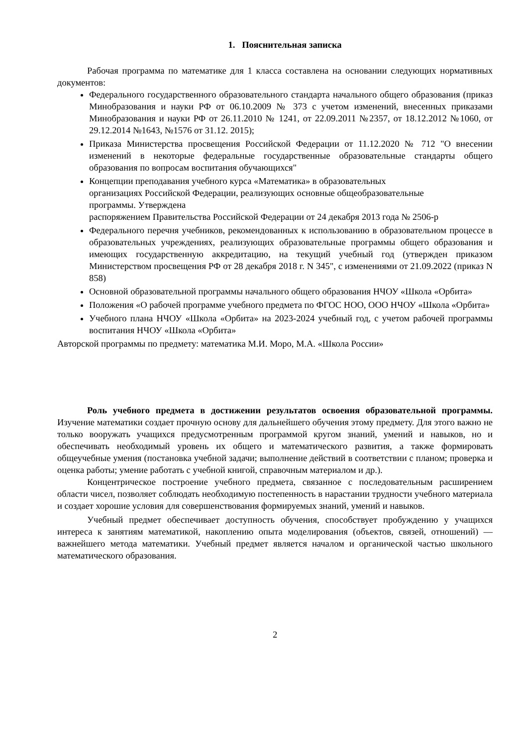1. Пояснительная записка
Рабочая программа по математике для 1 класса составлена на основании следующих нормативных документов:
Федерального государственного образовательного стандарта начального общего образования (приказ Минобразования и науки РФ от 06.10.2009 № 373 с учетом изменений, внесенных приказами Минобразования и науки РФ от 26.11.2010 № 1241, от 22.09.2011 №2357, от 18.12.2012 №1060, от 29.12.2014 №1643, №1576 от 31.12. 2015);
Приказа Министерства просвещения Российской Федерации от 11.12.2020 № 712 "О внесении изменений в некоторые федеральные государственные образовательные стандарты общего образования по вопросам воспитания обучающихся"
Концепции преподавания учебного курса «Математика» в образовательных
организациях Российской Федерации, реализующих основные общеобразовательные
программы. Утверждена
распоряжением Правительства Российской Федерации от 24 декабря 2013 года № 2506-р
Федерального перечня учебников, рекомендованных к использованию в образовательном процессе в образовательных учреждениях, реализующих образовательные программы общего образования и имеющих государственную аккредитацию, на текущий учебный год (утвержден приказом Министерством просвещения РФ от 28 декабря 2018 г. N 345", с изменениями от 21.09.2022 (приказ N 858)
Основной образовательной программы начального общего образования НЧОУ «Школа «Орбита»
Положения «О рабочей программе учебного предмета по ФГОС НОО, ООО НЧОУ «Школа «Орбита»
Учебного плана НЧОУ «Школа «Орбита» на 2023-2024 учебный год, с учетом рабочей программы воспитания НЧОУ «Школа «Орбита»
Авторской программы по предмету: математика М.И. Моро, М.А. «Школа России»
Роль учебного предмета в достижении результатов освоения образовательной программы. Изучение математики создает прочную основу для дальнейшего обучения этому предмету. Для этого важно не только вооружать учащихся предусмотренным программой кругом знаний, умений и навыков, но и обеспечивать необходимый уровень их общего и математического развития, а также формировать общеучебные умения (постановка учебной задачи; выполнение действий в соответствии с планом; проверка и оценка работы; умение работать с учебной книгой, справочным материалом и др.).
Концентрическое построение учебного предмета, связанное с последовательным расширением области чисел, позволяет соблюдать необходимую постепенность в нарастании трудности учебного материала и создает хорошие условия для совершенствования формируемых знаний, умений и навыков.
Учебный предмет обеспечивает доступность обучения, способствует пробуждению у учащихся интереса к занятиям математикой, накоплению опыта моделирования (объектов, связей, отношений) — важнейшего метода математики. Учебный предмет является началом и органической частью школьного математического образования.
2